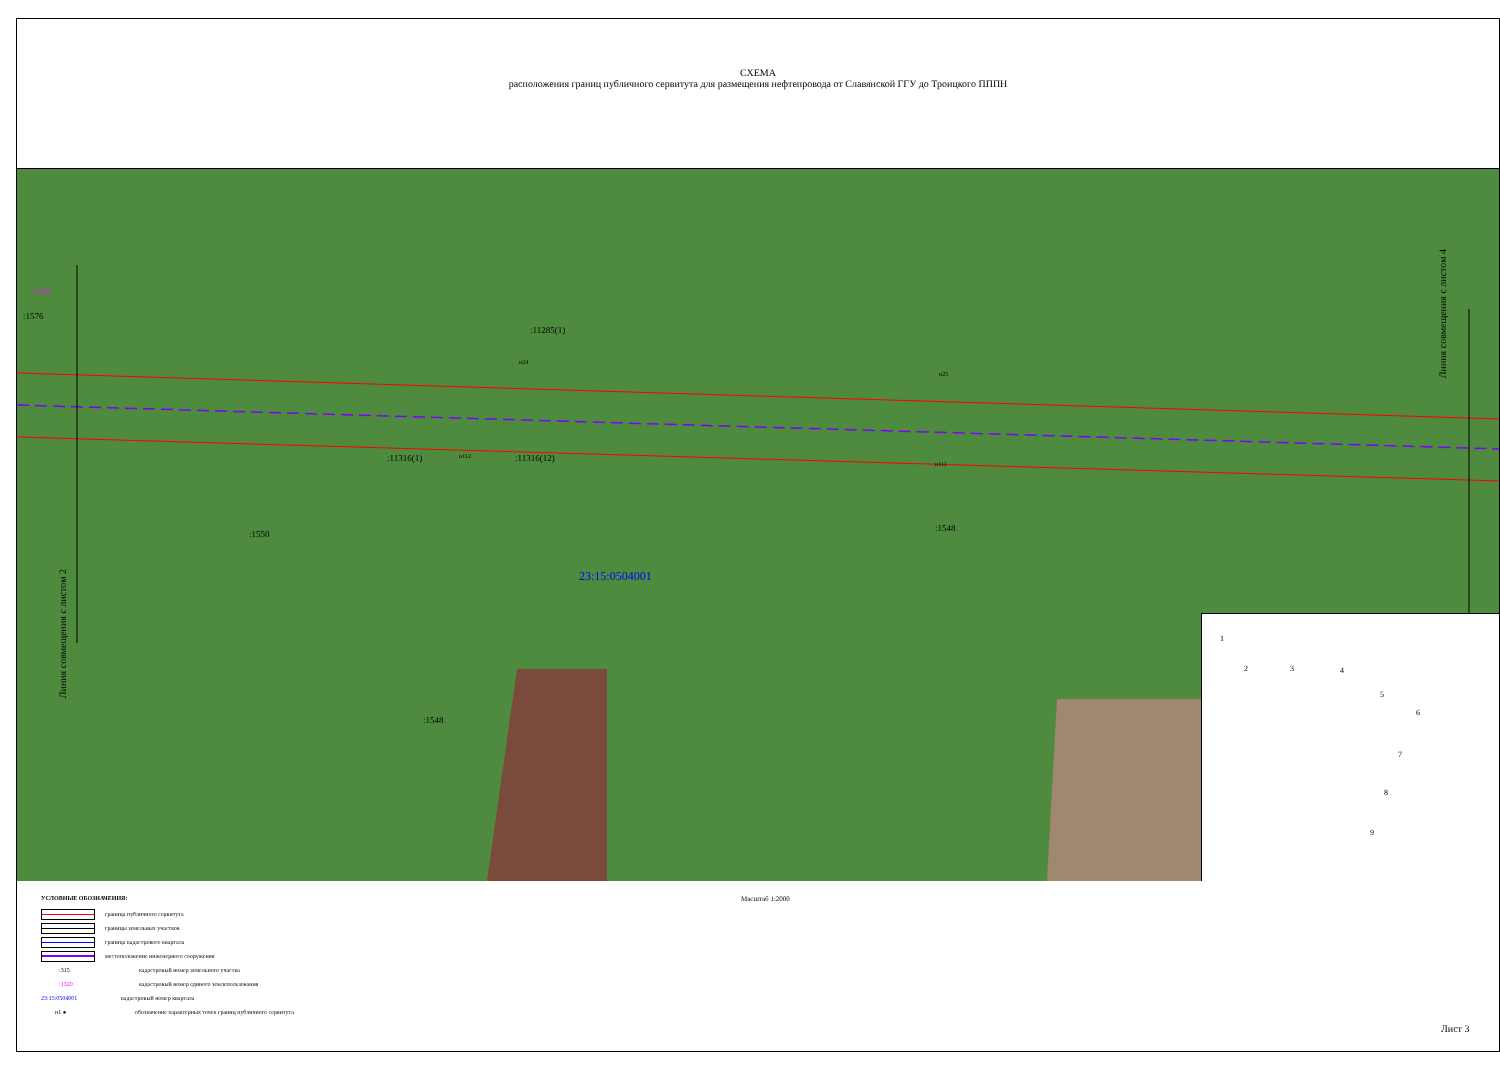СХЕМА
расположения границ публичного сервитута для размещения нефтепровода от Славянской ГГУ до Троицкого ПППН
:1403
:1576
:11285(1)
н24
н25
:11316(1) н112 :11316(12)
н111
:1550
:1548
23:15:0504001
:1548
Линия совмещения с листом 2
Линия совмещения с листом 4
1
2 3 4
5
6
7
8
9
УСЛОВНЫЕ ОБОЗНАЧЕНИЯ:
граница публичного сервитута
границы земельных участков
граница кадастрового квартала
местоположение инженерного сооружения
:315 кадастровый номер земельного участка
:1320 кадастровый номер единого землепользования
23:15:0504001 кадастровый номер квартала
н1 ● обозначение характерных точек границ публичного сервитута
Масштаб 1:2000
Лист 3